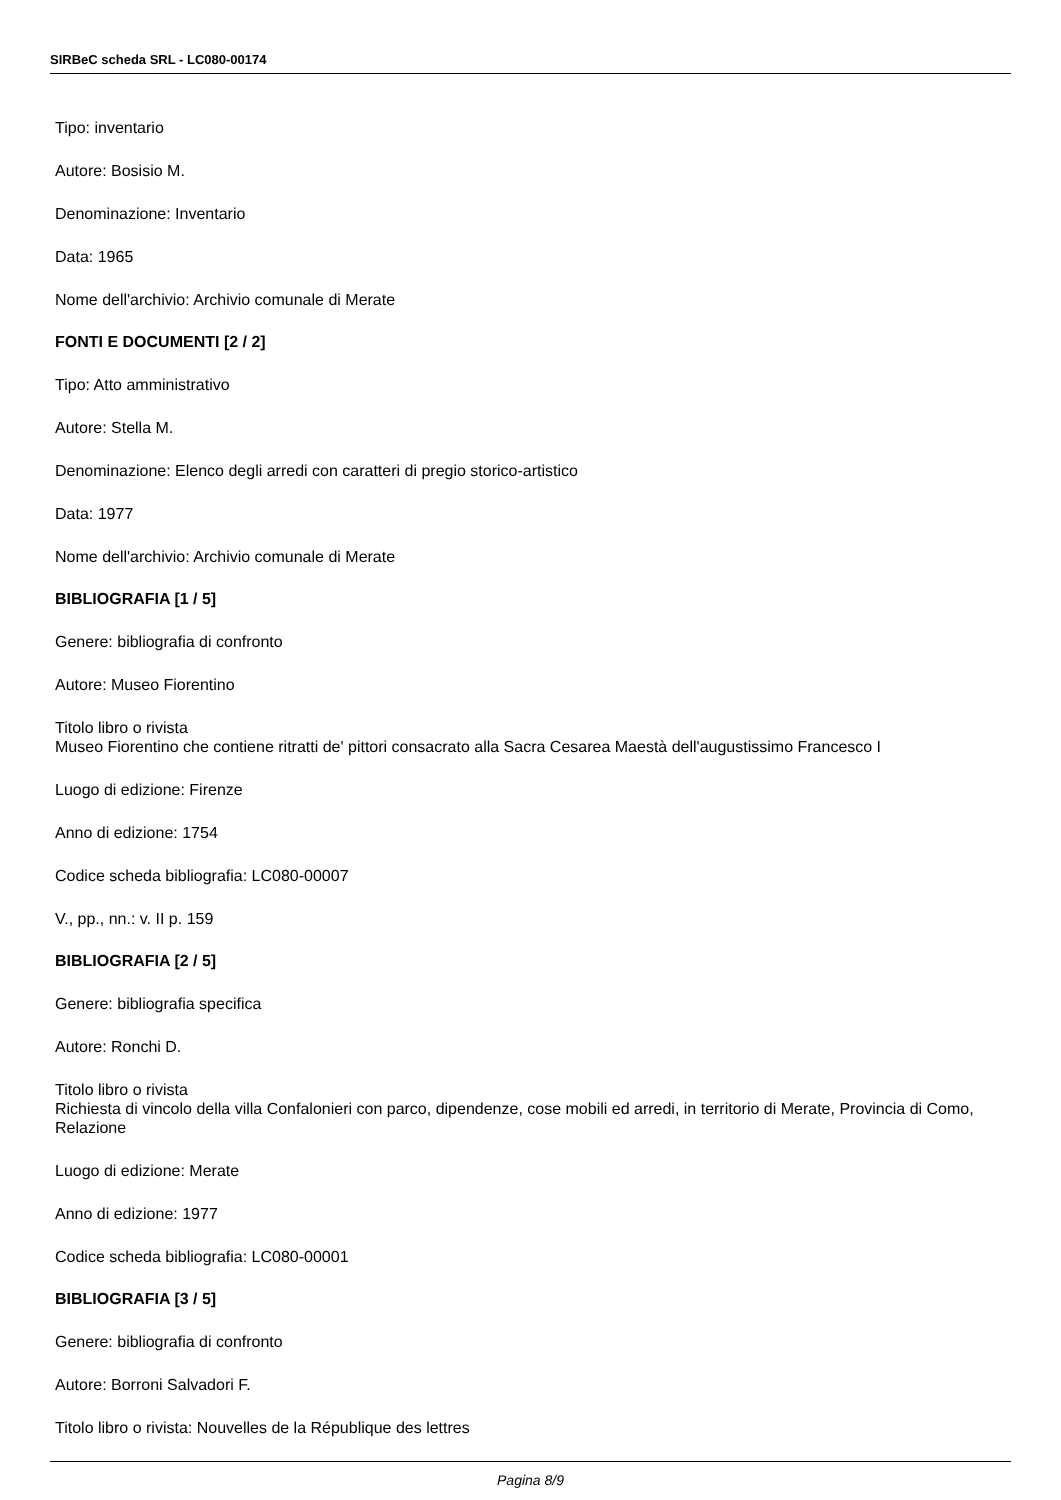SIRBeC scheda SRL - LC080-00174
Tipo: inventario
Autore: Bosisio M.
Denominazione: Inventario
Data: 1965
Nome dell'archivio: Archivio comunale di Merate
FONTI E DOCUMENTI [2 / 2]
Tipo: Atto amministrativo
Autore: Stella M.
Denominazione: Elenco degli arredi con caratteri di pregio storico-artistico
Data: 1977
Nome dell'archivio: Archivio comunale di Merate
BIBLIOGRAFIA [1 / 5]
Genere: bibliografia di confronto
Autore: Museo Fiorentino
Titolo libro o rivista
Museo Fiorentino che contiene ritratti de' pittori consacrato alla Sacra Cesarea Maestà dell'augustissimo Francesco I
Luogo di edizione: Firenze
Anno di edizione: 1754
Codice scheda bibliografia: LC080-00007
V., pp., nn.: v. II p. 159
BIBLIOGRAFIA [2 / 5]
Genere: bibliografia specifica
Autore: Ronchi D.
Titolo libro o rivista
Richiesta di vincolo della villa Confalonieri con parco, dipendenze, cose mobili ed arredi, in territorio di Merate, Provincia di Como, Relazione
Luogo di edizione: Merate
Anno di edizione: 1977
Codice scheda bibliografia: LC080-00001
BIBLIOGRAFIA [3 / 5]
Genere: bibliografia di confronto
Autore: Borroni Salvadori F.
Titolo libro o rivista: Nouvelles de la République des lettres
Pagina 8/9